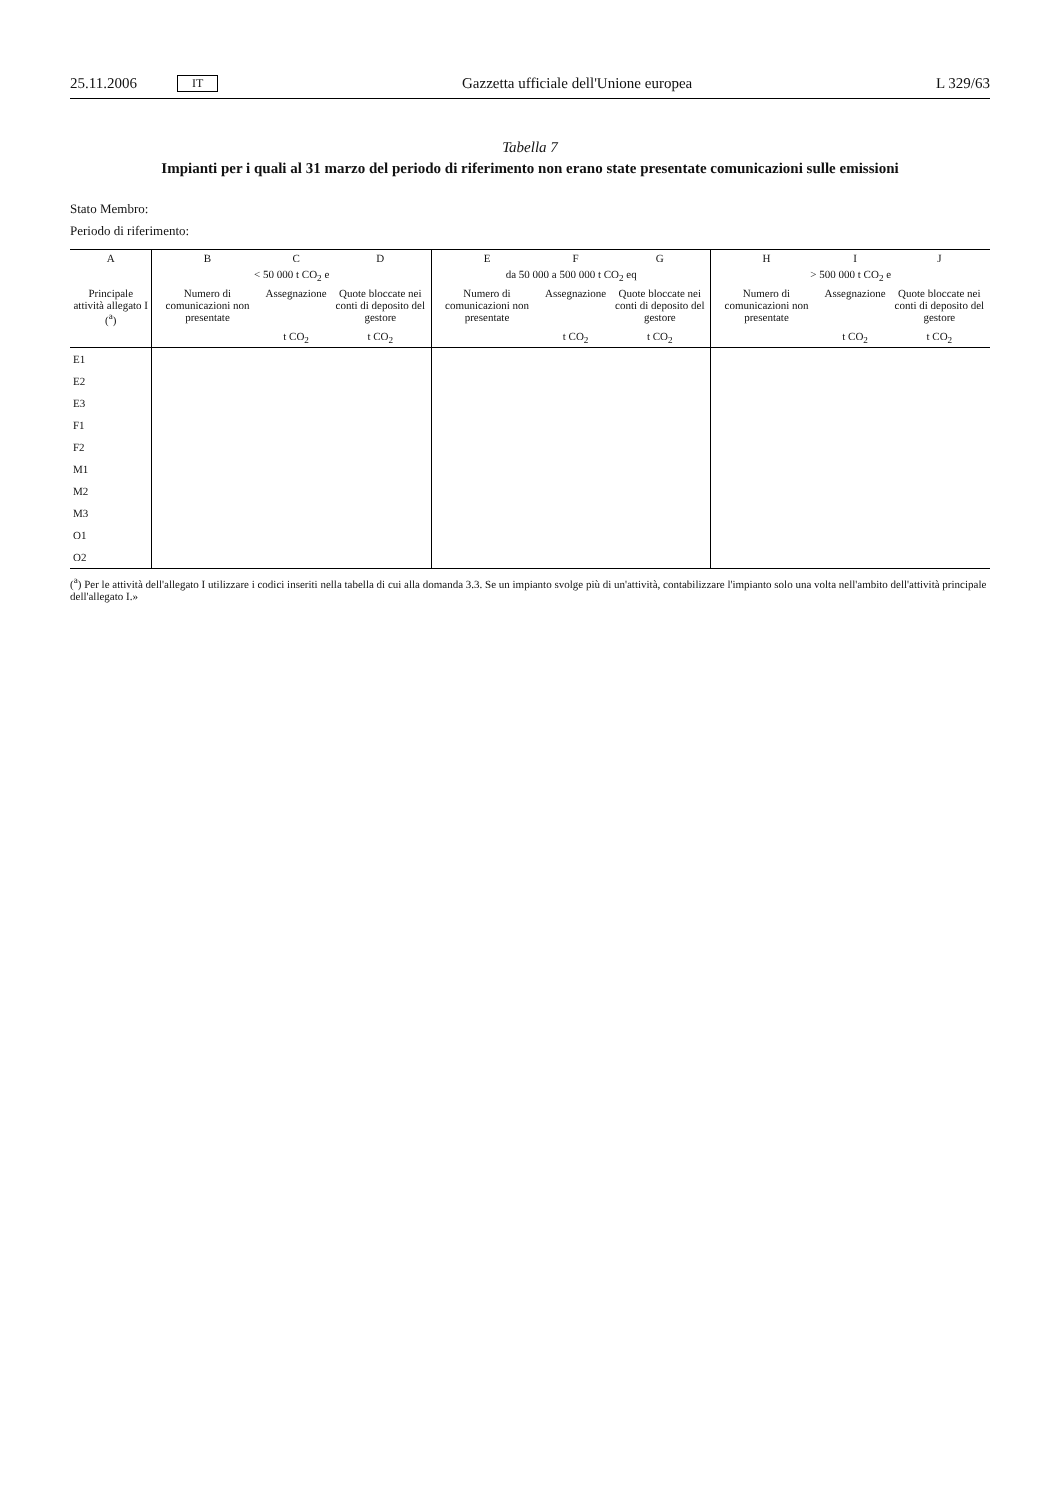25.11.2006 IT Gazzetta ufficiale dell'Unione europea L 329/63
Tabella 7
Impianti per i quali al 31 marzo del periodo di riferimento non erano state presentate comunicazioni sulle emissioni
Stato Membro:
Periodo di riferimento:
| A | B | C | D | E | F | G | H | I | J |
| --- | --- | --- | --- | --- | --- | --- | --- | --- | --- |
| | < 50 000 t CO<sub>2</sub> e | | | da 50 000 a 500 000 t CO<sub>2</sub> eq | | | > 500 000 t CO<sub>2</sub> e | | |
| Principale attività allegato I (<sup>a</sup>) | Numero di comunicazioni non presentate | Assegnazione | Quote bloccate nei conti di deposito del gestore | Numero di comunicazioni non presentate | Assegnazione | Quote bloccate nei conti di deposito del gestore | Numero di comunicazioni non presentate | Assegnazione | Quote bloccate nei conti di deposito del gestore |
| | | t CO<sub>2</sub> | t CO<sub>2</sub> | | t CO<sub>2</sub> | t CO<sub>2</sub> | | t CO<sub>2</sub> | t CO<sub>2</sub> |
| E1 | | | | | | | | | |
| E2 | | | | | | | | | |
| E3 | | | | | | | | | |
| F1 | | | | | | | | | |
| F2 | | | | | | | | | |
| M1 | | | | | | | | | |
| M2 | | | | | | | | | |
| M3 | | | | | | | | | |
| O1 | | | | | | | | | |
| O2 | | | | | | | | | |
(<sup>a</sup>) Per le attività dell'allegato I utilizzare i codici inseriti nella tabella di cui alla domanda 3.3. Se un impianto svolge più di un'attività, contabilizzare l'impianto solo una volta nell'ambito dell'attività principale dell'allegato I.»